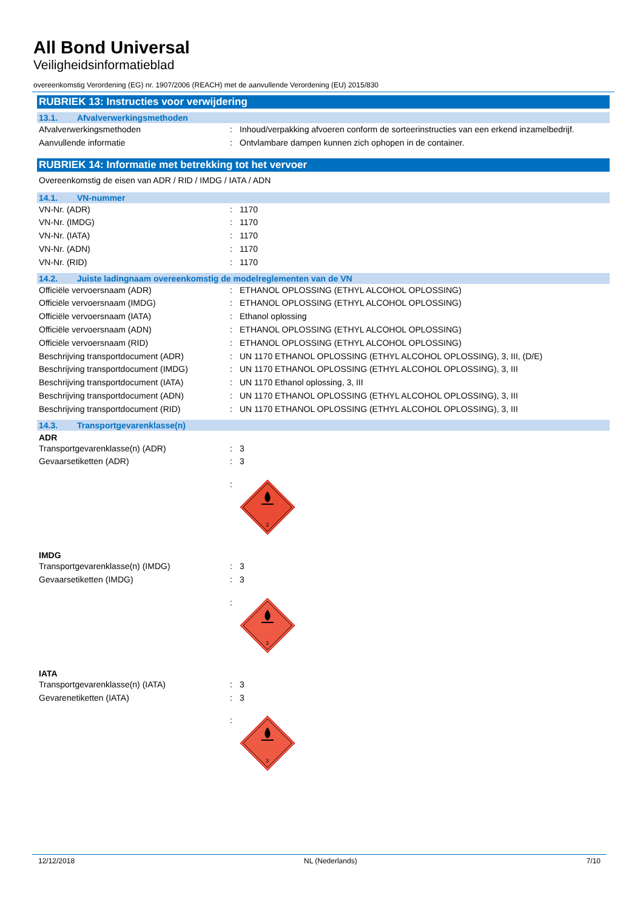All Bond Universal
Veiligheidsinformatieblad
overeenkomstig Verordening (EG) nr. 1907/2006 (REACH) met de aanvullende Verordening (EU) 2015/830
RUBRIEK 13: Instructies voor verwijdering
13.1. Afvalverwerkingsmethoden
Afvalverwerkingsmethoden : Inhoud/verpakking afvoeren conform de sorteerinstructies van een erkend inzamelbedrijf.
Aanvullende informatie : Ontvlambare dampen kunnen zich ophopen in de container.
RUBRIEK 14: Informatie met betrekking tot het vervoer
Overeenkomstig de eisen van ADR / RID / IMDG / IATA / ADN
14.1. VN-nummer
VN-Nr. (ADR) : 1170
VN-Nr. (IMDG) : 1170
VN-Nr. (IATA) : 1170
VN-Nr. (ADN) : 1170
VN-Nr. (RID) : 1170
14.2. Juiste ladingnaam overeenkomstig de modelreglementen van de VN
Officiële vervoersnaam (ADR) : ETHANOL OPLOSSING (ETHYL ALCOHOL OPLOSSING)
Officiële vervoersnaam (IMDG) : ETHANOL OPLOSSING (ETHYL ALCOHOL OPLOSSING)
Officiële vervoersnaam (IATA) : Ethanol oplossing
Officiële vervoersnaam (ADN) : ETHANOL OPLOSSING (ETHYL ALCOHOL OPLOSSING)
Officiële vervoersnaam (RID) : ETHANOL OPLOSSING (ETHYL ALCOHOL OPLOSSING)
Beschrijving transportdocument (ADR) : UN 1170 ETHANOL OPLOSSING (ETHYL ALCOHOL OPLOSSING), 3, III, (D/E)
Beschrijving transportdocument (IMDG) : UN 1170 ETHANOL OPLOSSING (ETHYL ALCOHOL OPLOSSING), 3, III
Beschrijving transportdocument (IATA) : UN 1170 Ethanol oplossing, 3, III
Beschrijving transportdocument (ADN) : UN 1170 ETHANOL OPLOSSING (ETHYL ALCOHOL OPLOSSING), 3, III
Beschrijving transportdocument (RID) : UN 1170 ETHANOL OPLOSSING (ETHYL ALCOHOL OPLOSSING), 3, III
14.3. Transportgevarenklasse(n)
ADR
Transportgevarenklasse(n) (ADR) : 3
Gevaarsetiketten (ADR) : 3
:
3
IMDG
Transportgevarenklasse(n) (IMDG) : 3
Gevaarsetiketten (IMDG) : 3
:
3
IATA
Transportgevarenklasse(n) (IATA) : 3
Gevarenetiketten (IATA) : 3
:
3
12/12/2018 NL (Nederlands) 7/10